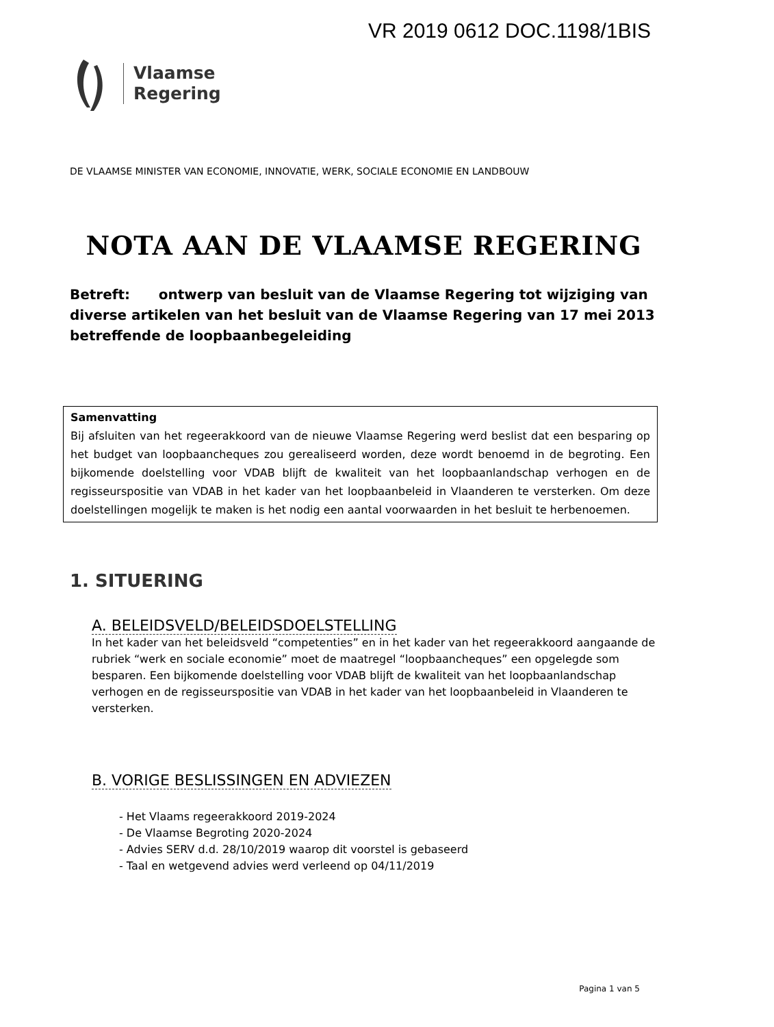VR 2019 0612 DOC.1198/1BIS
Vlaamse
Regering
DE VLAAMSE MINISTER VAN ECONOMIE, INNOVATIE, WERK, SOCIALE ECONOMIE EN LANDBOUW
NOTA AAN DE VLAAMSE REGERING
Betreft: ontwerp van besluit van de Vlaamse Regering tot wijziging van diverse artikelen van het besluit van de Vlaamse Regering van 17 mei 2013 betreffende de loopbaanbegeleiding
Samenvatting
Bij afsluiten van het regeerakkoord van de nieuwe Vlaamse Regering werd beslist dat een besparing op het budget van loopbaancheques zou gerealiseerd worden, deze wordt benoemd in de begroting. Een bijkomende doelstelling voor VDAB blijft de kwaliteit van het loopbaanlandschap verhogen en de regisseurspositie van VDAB in het kader van het loopbaanbeleid in Vlaanderen te versterken. Om deze doelstellingen mogelijk te maken is het nodig een aantal voorwaarden in het besluit te herbenoemen.
1. SITUERING
A. BELEIDSVELD/BELEIDSDOELSTELLING
In het kader van het beleidsveld “competenties” en in het kader van het regeerakkoord aangaande de rubriek “werk en sociale economie” moet de maatregel “loopbaancheques” een opgelegde som besparen. Een bijkomende doelstelling voor VDAB blijft de kwaliteit van het loopbaanlandschap verhogen en de regisseurspositie van VDAB in het kader van het loopbaanbeleid in Vlaanderen te versterken.
B. VORIGE BESLISSINGEN EN ADVIEZEN
- Het Vlaams regeerakkoord 2019-2024
- De Vlaamse Begroting 2020-2024
- Advies SERV d.d. 28/10/2019 waarop dit voorstel is gebaseerd
- Taal en wetgevend advies werd verleend op 04/11/2019
Pagina 1 van 5